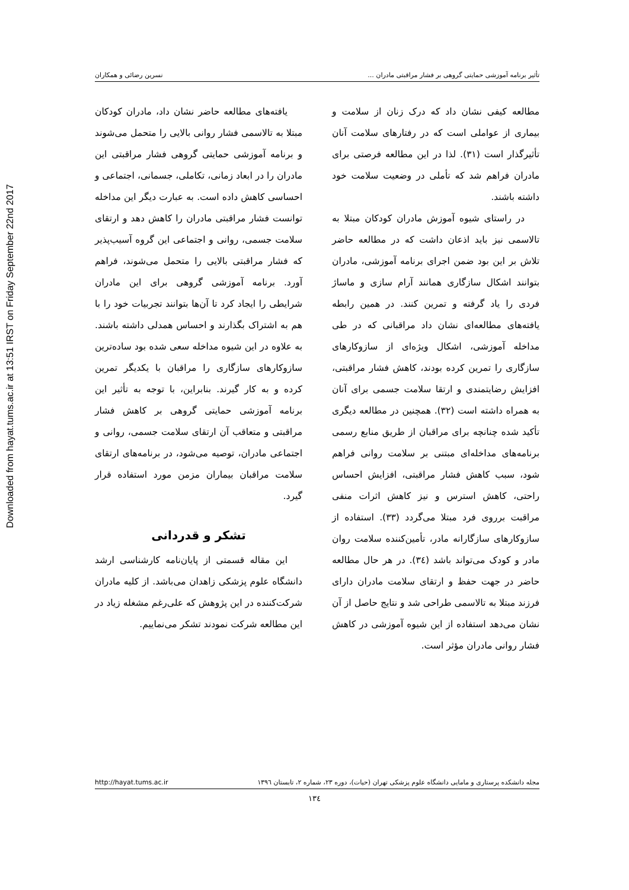Downloaded from hayat.tums.ac.ir at 13:51 IRST on Friday September 22nd 2017
تأثیر برنامه آموزشی حمایتی گروهی بر فشار مراقبتی مادران ... نسرین رضائی و همکاران
مطالعه کیفی نشان داد که درک زنان از سلامت و بیماری از عواملی است که در رفتارهای سلامت آنان تأثیرگذار است (۳۱). لذا در این مطالعه فرصتی برای مادران فراهم شد که تأملی در وضعیت سلامت خود داشته باشند.
در راستای شیوه آموزش مادران کودکان مبتلا به تالاسمی نیز باید اذعان داشت که در مطالعه حاضر تلاش بر این بود ضمن اجرای برنامه آموزشی، مادران بتوانند اشکال سازگاری همانند آرام سازی و ماساژ فردی را یاد گرفته و تمرین کنند. در همین رابطه یافته‌های مطالعه‌ای نشان داد مراقبانی که در طی مداخله آموزشی، اشکال ویژه‌ای از سازوکارهای سازگاری را تمرین کرده بودند، کاهش فشار مراقبتی، افزایش رضایتمندی و ارتقا سلامت جسمی برای آنان به همراه داشته است (۳۲). همچنین در مطالعه دیگری تأکید شده چنانچه برای مراقبان از طریق منابع رسمی برنامه‌های مداخله‌ای مبتنی بر سلامت روانی فراهم شود، سبب کاهش فشار مراقبتی، افزایش احساس راحتی، کاهش استرس و نیز کاهش اثرات منفی مراقبت برروی فرد مبتلا می‌گردد (۳۳). استفاده از سازوکارهای سازگارانه مادر، تأمین‌کننده سلامت روان مادر و کودک می‌تواند باشد (۳٤). در هر حال مطالعه حاضر در جهت حفظ و ارتقای سلامت مادران دارای فرزند مبتلا به تالاسمی طراحی شد و نتایج حاصل از آن نشان می‌دهد استفاده از این شیوه آموزشی در کاهش فشار روانی مادران مؤثر است.
یافته‌های مطالعه حاضر نشان داد، مادران کودکان مبتلا به تالاسمی فشار روانی بالایی را متحمل می‌شوند و برنامه آموزشی حمایتی گروهی فشار مراقبتی این مادران را در ابعاد زمانی، تکاملی، جسمانی، اجتماعی و احساسی کاهش داده است. به عبارت دیگر این مداخله توانست فشار مراقبتی مادران را کاهش دهد و ارتقای سلامت جسمی، روانی و اجتماعی این گروه آسیب‌پذیر که فشار مراقبتی بالایی را متحمل می‌شوند، فراهم آورد. برنامه آموزشی گروهی برای این مادران شرایطی را ایجاد کرد تا آن‌ها بتوانند تجربیات خود را با هم به اشتراک بگذارند و احساس همدلی داشته باشند. به علاوه در این شیوه مداخله سعی شده بود ساده‌ترین سازوکارهای سازگاری را مراقبان با یکدیگر تمرین کرده و به کار گیرند. بنابراین، با توجه به تأثیر این برنامه آموزشی حمایتی گروهی بر کاهش فشار مراقبتی و متعاقب آن ارتقای سلامت جسمی، روانی و اجتماعی مادران، توصیه می‌شود، در برنامه‌های ارتقای سلامت مراقبان بیماران مزمن مورد استفاده قرار گیرد.
تشکر و قدردانی
این مقاله قسمتی از پایان‌نامه کارشناسی ارشد دانشگاه علوم پزشکی زاهدان می‌باشد. از کلیه مادران شرکت‌کننده در این پژوهش که علی‌رغم مشغله زیاد در این مطالعه شرکت نمودند تشکر می‌نماییم.
مجله دانشکده پرستاری و مامایی دانشگاه علوم پزشکی تهران (حیات)، دوره ۲۳، شماره ۲، تابستان ۱۳۹٦ http://hayat.tums.ac.ir
۱۳٤